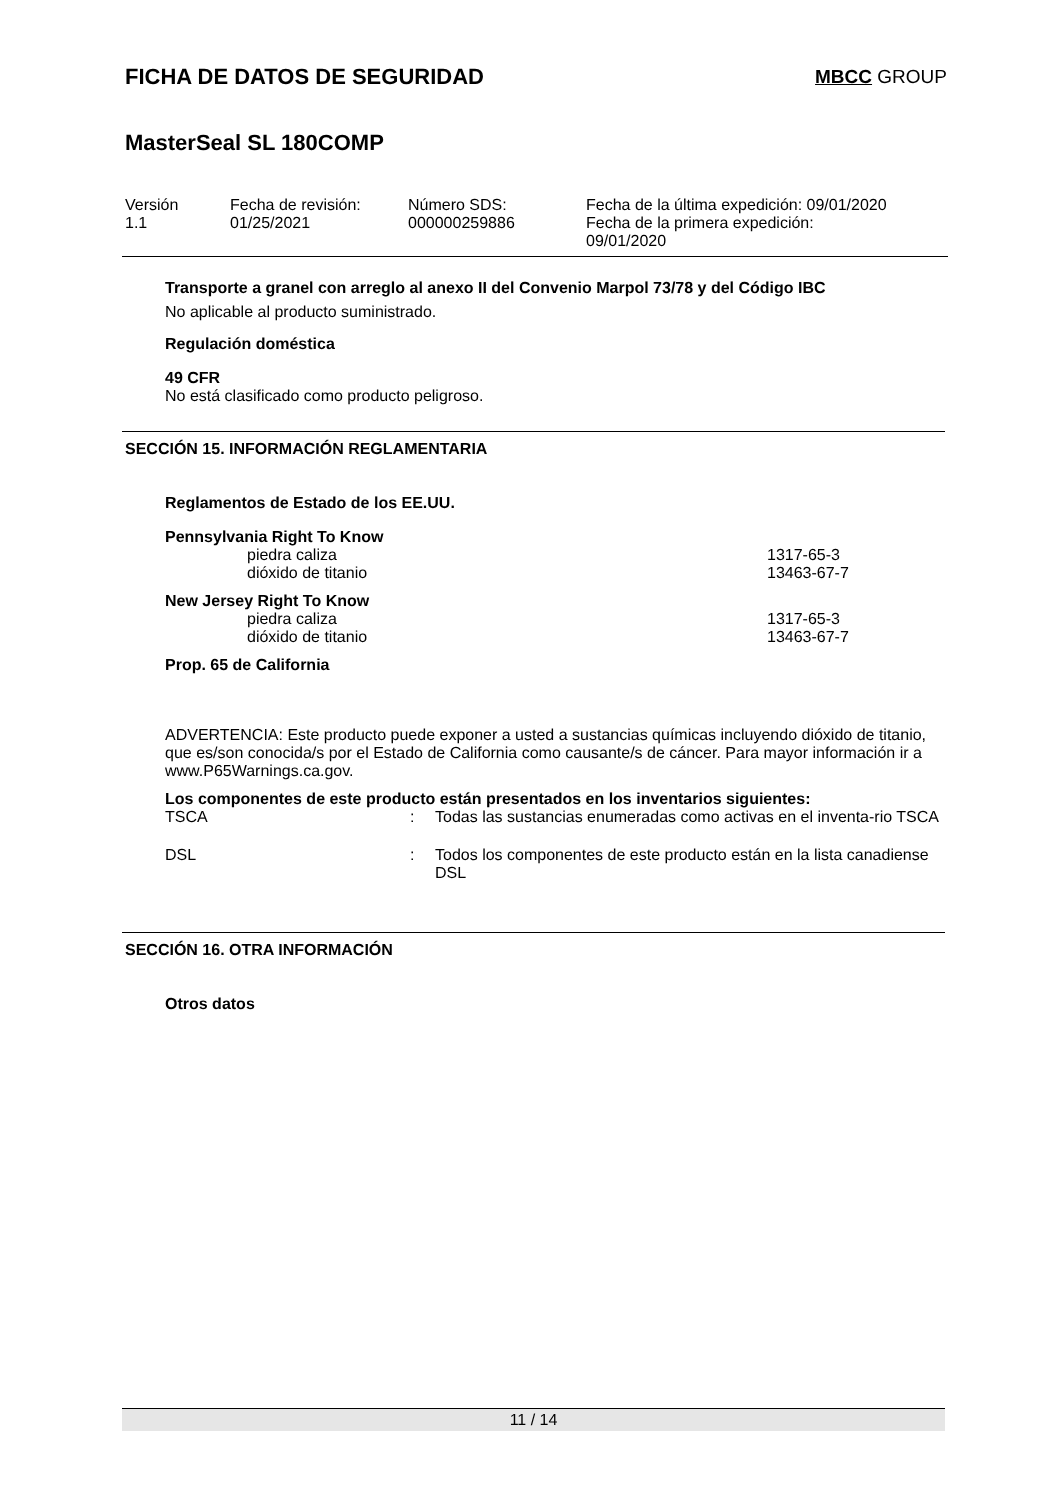FICHA DE DATOS DE SEGURIDAD
MBCC GROUP
MasterSeal SL 180COMP
| Versión 1.1 | Fecha de revisión: 01/25/2021 | Número SDS: 000000259886 | Fecha de la última expedición: 09/01/2020 Fecha de la primera expedición: 09/01/2020 |
Transporte a granel con arreglo al anexo II del Convenio Marpol 73/78 y del Código IBC
No aplicable al producto suministrado.
Regulación doméstica
49 CFR
No está clasificado como producto peligroso.
SECCIÓN 15. INFORMACIÓN REGLAMENTARIA
Reglamentos de Estado de los EE.UU.
Pennsylvania Right To Know
| piedra caliza | 1317-65-3 |
| dióxido de titanio | 13463-67-7 |
New Jersey Right To Know
| piedra caliza | 1317-65-3 |
| dióxido de titanio | 13463-67-7 |
Prop. 65 de California
ADVERTENCIA: Este producto puede exponer a usted a sustancias químicas incluyendo dióxido de titanio, que es/son conocida/s por el Estado de California como causante/s de cáncer. Para mayor información ir a www.P65Warnings.ca.gov.
Los componentes de este producto están presentados en los inventarios siguientes:
| TSCA | : | Todas las sustancias enumeradas como activas en el inventa-rio TSCA |
| DSL | : | Todos los componentes de este producto están en la lista canadiense DSL |
SECCIÓN 16. OTRA INFORMACIÓN
Otros datos
11 / 14